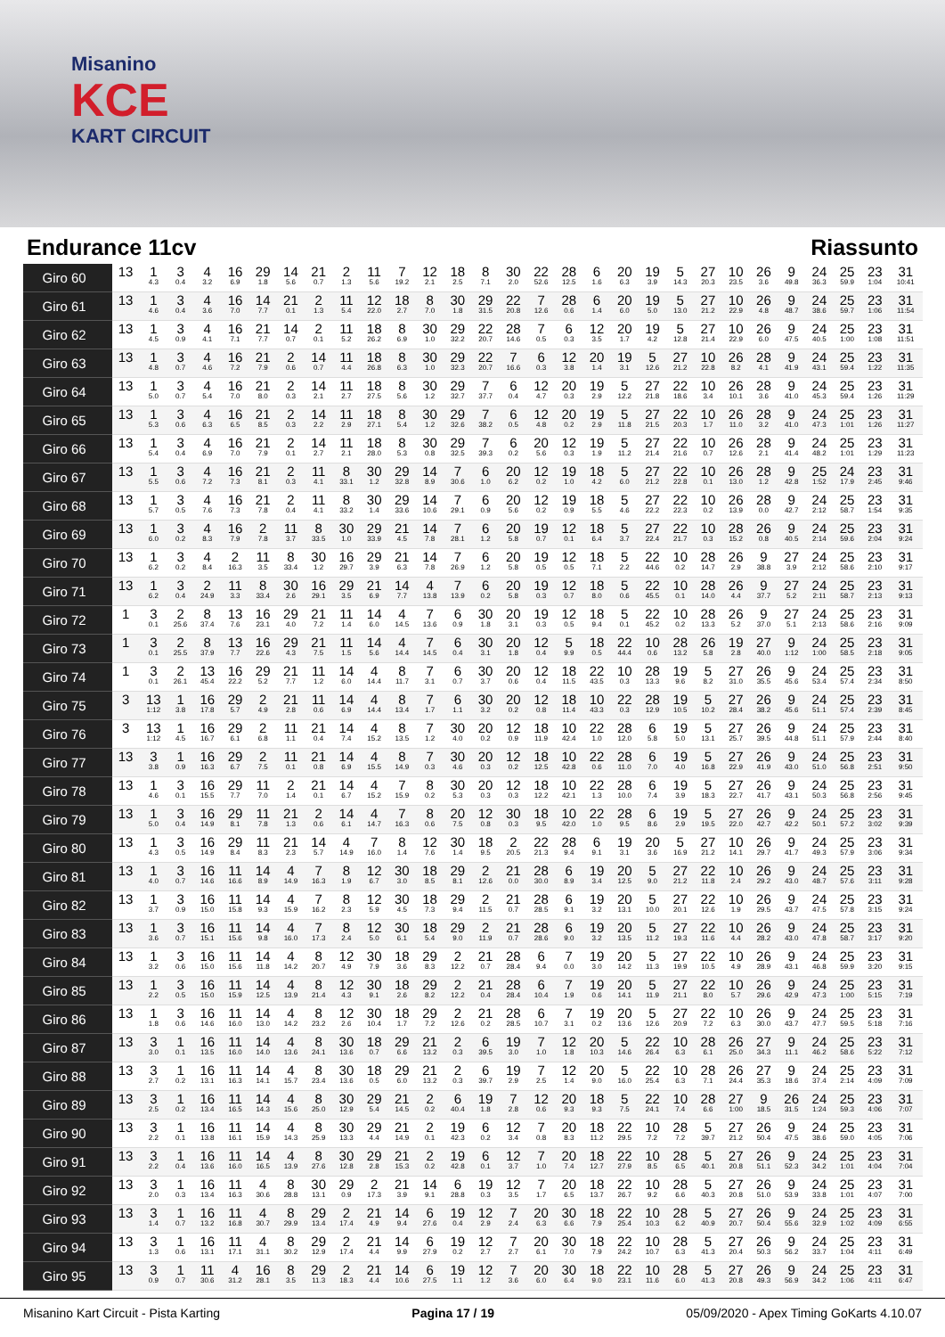Misanino
KCE
KART CIRCUIT
Endurance 11cv Riassunto
| Giro 60 | 13 | 1 4.3 | 3 0.4 | 4 3.2 | 16 6.9 | 29 1.8 | 14 5.6 | 21 0.7 | 2 1.3 | 11 5.6 | 7 19.2 | 12 2.1 | 18 2.5 | 8 7.1 | 30 2.0 | 22 52.6 | 28 12.5 | 6 1.6 | 20 6.3 | 19 3.9 | 5 14.3 | 27 20.3 | 10 23.5 | 26 3.6 | 9 49.8 | 24 36.3 | 25 59.9 | 23 1:04 | 31 10:41 |
| Giro 61 | 13 | 1 4.6 | 3 0.4 | 4 3.6 | 16 7.0 | 14 7.7 | 21 0.1 | 2 1.3 | 11 5.4 | 12 22.0 | 18 2.7 | 8 7.0 | 30 1.8 | 29 31.5 | 22 20.8 | 7 12.6 | 28 0.6 | 6 1.4 | 20 6.0 | 19 5.0 | 5 13.0 | 27 21.2 | 10 22.9 | 26 4.8 | 9 48.7 | 24 38.6 | 25 59.7 | 23 1:06 | 31 11:54 |
| Giro 62 | 13 | 1 4.5 | 3 0.9 | 4 4.1 | 16 7.1 | 21 7.7 | 14 0.7 | 2 0.1 | 11 5.2 | 18 26.2 | 8 6.9 | 30 1.0 | 29 32.2 | 22 20.7 | 28 14.6 | 7 0.5 | 6 0.3 | 12 3.5 | 20 1.7 | 19 4.2 | 5 12.8 | 27 21.4 | 10 22.9 | 26 6.0 | 9 47.5 | 24 40.5 | 25 1:00 | 23 1:08 | 31 11:51 |
| Giro 63 | 13 | 1 4.8 | 3 0.7 | 4 4.6 | 16 7.2 | 21 7.9 | 2 0.6 | 14 0.7 | 11 4.4 | 18 26.8 | 8 6.3 | 30 1.0 | 29 32.3 | 22 20.7 | 7 16.6 | 6 0.3 | 12 3.8 | 20 1.4 | 19 3.1 | 5 12.6 | 27 21.2 | 10 22.8 | 26 8.2 | 28 4.1 | 9 41.9 | 24 43.1 | 25 59.4 | 23 1:22 | 31 11:35 |
| Giro 64 | 13 | 1 5.0 | 3 0.7 | 4 5.4 | 16 7.0 | 21 8.0 | 2 0.3 | 14 2.1 | 11 2.7 | 18 27.5 | 8 5.6 | 30 1.2 | 29 32.7 | 7 37.7 | 6 0.4 | 12 4.7 | 20 0.3 | 19 2.9 | 5 12.2 | 27 21.8 | 22 18.6 | 10 3.4 | 26 10.1 | 28 3.6 | 9 41.0 | 24 45.3 | 25 59.4 | 23 1:26 | 31 11:29 |
| Giro 65 | 13 | 1 5.3 | 3 0.6 | 4 6.3 | 16 6.5 | 21 8.5 | 2 0.3 | 14 2.2 | 11 2.9 | 18 27.1 | 8 5.4 | 30 1.2 | 29 32.6 | 7 38.2 | 6 0.5 | 12 4.8 | 20 0.2 | 19 2.9 | 5 11.8 | 27 21.5 | 22 20.3 | 10 1.7 | 26 11.0 | 28 3.2 | 9 41.0 | 24 47.3 | 25 1:01 | 23 1:26 | 31 11:27 |
| Giro 66 | 13 | 1 5.4 | 3 0.4 | 4 6.9 | 16 7.0 | 21 7.9 | 2 0.1 | 14 2.7 | 11 2.1 | 18 28.0 | 8 5.3 | 30 0.8 | 29 32.5 | 7 39.3 | 6 0.2 | 20 5.6 | 12 0.3 | 19 1.9 | 5 11.2 | 27 21.4 | 22 21.6 | 10 0.7 | 26 12.6 | 28 2.1 | 9 41.4 | 24 48.2 | 25 1:01 | 23 1:29 | 31 11:23 |
| Giro 67 | 13 | 1 5.5 | 3 0.6 | 4 7.2 | 16 7.3 | 21 8.1 | 2 0.3 | 11 4.1 | 8 33.1 | 30 1.2 | 29 32.8 | 14 8.9 | 7 30.6 | 6 1.0 | 20 6.2 | 12 0.2 | 19 1.0 | 18 4.2 | 5 6.0 | 27 21.2 | 22 22.8 | 10 0.1 | 26 13.0 | 28 1.2 | 9 42.8 | 25 1:52 | 24 17.9 | 23 2:45 | 31 9:46 |
| Giro 68 | 13 | 1 5.7 | 3 0.5 | 4 7.6 | 16 7.3 | 21 7.8 | 2 0.4 | 11 4.1 | 8 33.2 | 30 1.4 | 29 33.6 | 14 10.6 | 7 29.1 | 6 0.9 | 20 5.6 | 12 0.2 | 19 0.9 | 18 5.5 | 5 4.6 | 27 22.2 | 22 22.3 | 10 0.2 | 26 13.9 | 28 0.0 | 9 42.7 | 24 2:12 | 25 58.7 | 23 1:54 | 31 9:35 |
| Giro 69 | 13 | 1 6.0 | 3 0.2 | 4 8.3 | 16 7.9 | 2 7.8 | 11 3.7 | 8 33.5 | 30 1.0 | 29 33.9 | 21 4.5 | 14 7.8 | 7 28.1 | 6 1.2 | 20 5.8 | 19 0.7 | 12 0.1 | 18 6.4 | 5 3.7 | 27 22.4 | 22 21.7 | 10 0.3 | 28 15.2 | 26 0.8 | 9 40.5 | 24 2:14 | 25 59.6 | 23 2:04 | 31 9:24 |
| Giro 70 | 13 | 1 6.2 | 3 0.2 | 4 8.4 | 2 16.3 | 11 3.5 | 8 33.4 | 30 1.2 | 16 29.7 | 29 3.9 | 21 6.3 | 14 7.8 | 7 26.9 | 6 1.2 | 20 5.8 | 19 0.5 | 12 0.5 | 18 7.1 | 5 2.2 | 22 44.6 | 10 0.2 | 28 14.7 | 26 2.9 | 9 38.8 | 27 3.9 | 24 2:12 | 25 58.6 | 23 2:10 | 31 9:17 |
| Giro 71 | 13 | 1 6.2 | 3 0.4 | 2 24.9 | 11 3.3 | 8 33.4 | 30 2.6 | 16 29.1 | 29 3.5 | 21 6.9 | 14 7.7 | 4 13.8 | 7 13.9 | 6 0.2 | 20 5.8 | 19 0.3 | 12 0.7 | 18 8.0 | 5 0.6 | 22 45.5 | 10 0.1 | 28 14.0 | 26 4.4 | 9 37.7 | 27 5.2 | 24 2:11 | 25 58.7 | 23 2:13 | 31 9:13 |
| Giro 72 | 1 | 3 0.1 | 2 25.6 | 8 37.4 | 13 7.6 | 16 23.1 | 29 4.0 | 21 7.2 | 11 1.4 | 14 6.0 | 4 14.5 | 7 13.6 | 6 0.9 | 30 1.8 | 20 3.1 | 19 0.3 | 12 0.5 | 18 9.4 | 5 0.1 | 22 45.2 | 10 0.2 | 28 13.3 | 26 5.2 | 9 37.0 | 27 5.1 | 24 2:13 | 25 58.6 | 23 2:16 | 31 9:09 |
| Giro 73 | 1 | 3 0.1 | 2 25.5 | 8 37.9 | 13 7.7 | 16 22.6 | 29 4.3 | 21 7.5 | 11 1.5 | 14 5.6 | 4 14.4 | 7 14.5 | 6 0.4 | 30 3.1 | 20 1.8 | 12 0.4 | 5 9.9 | 18 0.5 | 22 44.4 | 10 0.6 | 28 13.2 | 26 5.8 | 19 2.8 | 27 40.0 | 9 1:12 | 24 1:00 | 25 58.5 | 23 2:18 | 31 9:05 |
| Giro 74 | 1 | 3 0.1 | 2 26.1 | 13 45.4 | 16 22.2 | 29 5.2 | 21 7.7 | 11 1.2 | 14 6.0 | 4 14.4 | 8 11.7 | 7 3.1 | 6 0.7 | 30 3.7 | 20 0.6 | 12 0.4 | 18 11.5 | 22 43.5 | 10 0.3 | 28 13.3 | 19 9.6 | 5 8.2 | 27 31.0 | 26 35.5 | 9 45.6 | 24 53.4 | 25 57.4 | 23 2:34 | 31 8:50 |
| Giro 75 | 3 | 13 1:12 | 1 3.8 | 16 17.8 | 29 5.7 | 2 4.9 | 21 2.8 | 11 0.6 | 14 6.9 | 4 14.4 | 8 13.4 | 7 1.7 | 6 1.1 | 30 3.2 | 20 0.2 | 12 0.8 | 18 11.4 | 10 43.3 | 22 0.3 | 28 12.9 | 19 10.5 | 5 10.2 | 27 28.4 | 26 38.2 | 9 45.6 | 24 51.1 | 25 57.4 | 23 2:39 | 31 8:45 |
| Giro 76 | 3 | 13 1:12 | 1 4.5 | 16 16.7 | 29 6.1 | 2 6.8 | 11 1.1 | 21 0.4 | 14 7.4 | 4 15.2 | 8 13.5 | 7 1.2 | 30 4.0 | 20 0.2 | 12 0.9 | 18 11.9 | 10 42.4 | 22 1.0 | 28 12.0 | 6 5.8 | 19 5.0 | 5 13.1 | 27 25.7 | 26 39.5 | 9 44.8 | 24 51.1 | 25 57.9 | 23 2:44 | 31 8:40 |
| Giro 77 | 13 | 3 3.8 | 1 0.9 | 16 16.3 | 29 6.7 | 2 7.5 | 11 0.1 | 21 0.8 | 14 6.9 | 4 15.5 | 8 14.9 | 7 0.3 | 30 4.6 | 20 0.3 | 12 0.2 | 18 12.5 | 10 42.8 | 22 0.6 | 28 11.0 | 6 7.0 | 19 4.0 | 5 16.8 | 27 22.9 | 26 41.9 | 9 43.0 | 24 51.0 | 25 56.8 | 23 2:51 | 31 9:50 |
| Giro 78 | 13 | 1 4.6 | 3 0.1 | 16 15.5 | 29 7.7 | 11 7.0 | 2 1.4 | 21 0.1 | 14 6.7 | 4 15.2 | 7 15.9 | 8 0.2 | 30 5.3 | 20 0.3 | 12 0.3 | 18 12.2 | 10 42.1 | 22 1.3 | 28 10.0 | 6 7.4 | 19 3.9 | 5 18.3 | 27 22.7 | 26 41.7 | 9 43.1 | 24 50.3 | 25 56.8 | 23 2:56 | 31 9:45 |
| Giro 79 | 13 | 1 5.0 | 3 0.4 | 16 14.9 | 29 8.1 | 11 7.8 | 21 1.3 | 2 0.6 | 14 6.1 | 4 14.7 | 7 16.3 | 8 0.6 | 20 7.5 | 12 0.8 | 30 0.3 | 18 9.5 | 10 42.0 | 22 1.0 | 28 9.5 | 6 8.6 | 19 2.9 | 5 19.5 | 27 22.0 | 26 42.7 | 9 42.2 | 24 50.1 | 25 57.2 | 23 3:02 | 31 9:39 |
| Giro 80 | 13 | 1 4.3 | 3 0.5 | 16 14.9 | 29 8.4 | 11 8.3 | 21 2.3 | 14 5.7 | 4 14.9 | 7 16.0 | 8 1.4 | 12 7.6 | 30 1.4 | 18 9.5 | 2 20.5 | 22 21.3 | 28 9.4 | 6 9.1 | 19 3.1 | 20 3.6 | 5 16.9 | 27 21.2 | 10 14.1 | 26 29.7 | 9 41.7 | 24 49.3 | 25 57.9 | 23 3:06 | 31 9:34 |
| Giro 81 | 13 | 1 4.0 | 3 0.7 | 16 14.6 | 11 16.6 | 14 8.9 | 4 14.9 | 7 16.3 | 8 1.9 | 12 6.7 | 30 3.0 | 18 8.5 | 29 8.1 | 2 12.6 | 21 0.0 | 28 30.0 | 6 8.9 | 19 3.4 | 20 12.5 | 5 9.0 | 27 21.2 | 22 11.8 | 10 2.4 | 26 29.2 | 9 43.0 | 24 48.7 | 25 57.6 | 23 3:11 | 31 9:28 |
| Giro 82 | 13 | 1 3.7 | 3 0.9 | 16 15.0 | 11 15.8 | 14 9.3 | 4 15.9 | 7 16.2 | 8 2.3 | 12 5.9 | 30 4.5 | 18 7.3 | 29 9.4 | 2 11.5 | 21 0.7 | 28 28.5 | 6 9.1 | 19 3.2 | 20 13.1 | 5 10.0 | 27 20.1 | 22 12.6 | 10 1.9 | 26 29.5 | 9 43.7 | 24 47.5 | 25 57.8 | 23 3:15 | 31 9:24 |
| Giro 83 | 13 | 1 3.6 | 3 0.7 | 16 15.1 | 11 15.6 | 14 9.8 | 4 16.0 | 7 17.3 | 8 2.4 | 12 5.0 | 30 6.1 | 18 5.4 | 29 9.0 | 2 11.9 | 21 0.7 | 28 28.6 | 6 9.0 | 19 3.2 | 20 13.5 | 5 11.2 | 27 19.3 | 22 11.6 | 10 4.4 | 26 28.2 | 9 43.0 | 24 47.8 | 25 58.7 | 23 3:17 | 31 9:20 |
| Giro 84 | 13 | 1 3.2 | 3 0.6 | 16 15.0 | 11 15.6 | 14 11.8 | 4 14.2 | 8 20.7 | 12 4.9 | 30 7.9 | 18 3.6 | 29 8.3 | 2 12.2 | 21 0.7 | 28 28.4 | 6 9.4 | 7 0.0 | 19 3.0 | 20 14.2 | 5 11.3 | 27 19.9 | 22 10.5 | 10 4.9 | 26 28.9 | 9 43.1 | 24 46.8 | 25 59.9 | 23 3:20 | 31 9:15 |
| Giro 85 | 13 | 1 2.2 | 3 0.5 | 16 15.0 | 11 15.9 | 14 12.5 | 4 13.9 | 8 21.4 | 12 4.3 | 30 9.1 | 18 2.6 | 29 8.2 | 2 12.2 | 21 0.4 | 28 28.4 | 6 10.4 | 7 1.9 | 19 0.6 | 20 14.1 | 5 11.9 | 27 21.1 | 22 8.0 | 10 5.7 | 26 29.6 | 9 42.9 | 24 47.3 | 25 1:00 | 23 5:15 | 31 7:19 |
| Giro 86 | 13 | 1 1.8 | 3 0.6 | 16 14.6 | 11 16.0 | 14 13.0 | 4 14.2 | 8 23.2 | 12 2.6 | 30 10.4 | 18 1.7 | 29 7.2 | 2 12.6 | 21 0.2 | 28 28.5 | 6 10.7 | 7 3.1 | 19 0.2 | 20 13.6 | 5 12.6 | 27 20.9 | 22 7.2 | 10 6.3 | 26 30.0 | 9 43.7 | 24 47.7 | 25 59.5 | 23 5:18 | 31 7:16 |
| Giro 87 | 13 | 3 3.0 | 1 0.1 | 16 13.5 | 11 16.0 | 14 14.0 | 4 13.6 | 8 24.1 | 30 13.6 | 18 0.7 | 29 6.6 | 21 13.2 | 2 0.3 | 6 39.5 | 19 3.0 | 7 1.0 | 12 1.8 | 20 10.3 | 5 14.6 | 22 26.4 | 10 6.3 | 28 6.1 | 26 25.0 | 27 34.3 | 9 11.1 | 24 46.2 | 25 58.6 | 23 5:22 | 31 7:12 |
| Giro 88 | 13 | 3 2.7 | 1 0.2 | 16 13.1 | 11 16.3 | 14 14.1 | 4 15.7 | 8 23.4 | 30 13.6 | 18 0.5 | 29 6.0 | 21 13.2 | 2 0.3 | 6 39.7 | 19 2.9 | 7 2.5 | 12 1.4 | 20 9.0 | 5 16.0 | 22 25.4 | 10 6.3 | 28 7.1 | 26 24.4 | 27 35.3 | 9 18.6 | 24 37.4 | 25 2:14 | 23 4:09 | 31 7:09 |
| Giro 89 | 13 | 3 2.5 | 1 0.2 | 16 13.4 | 11 16.5 | 14 14.3 | 4 15.6 | 8 25.0 | 30 12.9 | 29 5.4 | 21 14.5 | 2 0.2 | 6 40.4 | 19 1.8 | 7 2.8 | 12 0.6 | 20 9.3 | 18 9.3 | 5 7.5 | 22 24.1 | 10 7.4 | 28 6.6 | 27 1:00 | 9 18.5 | 26 31.5 | 24 1:24 | 25 59.3 | 23 4:06 | 31 7:07 |
| Giro 90 | 13 | 3 2.2 | 1 0.1 | 16 13.8 | 11 16.1 | 14 15.9 | 4 14.3 | 8 25.9 | 30 13.3 | 29 4.4 | 21 14.9 | 2 0.1 | 19 42.3 | 6 0.2 | 12 3.4 | 7 0.8 | 20 8.3 | 18 11.2 | 22 29.5 | 10 7.2 | 28 7.2 | 5 39.7 | 27 21.2 | 26 50.4 | 9 47.5 | 24 38.6 | 25 59.0 | 23 4:05 | 31 7:06 |
| Giro 91 | 13 | 3 2.2 | 1 0.4 | 16 13.6 | 11 16.0 | 14 16.5 | 4 13.9 | 8 27.6 | 30 12.8 | 29 2.8 | 21 15.3 | 2 0.2 | 19 42.8 | 6 0.1 | 12 3.7 | 7 1.0 | 20 7.4 | 18 12.7 | 22 27.9 | 10 8.5 | 28 6.5 | 5 40.1 | 27 20.8 | 26 51.1 | 9 52.3 | 24 34.2 | 25 1:01 | 23 4:04 | 31 7:04 |
| Giro 92 | 13 | 3 2.0 | 1 0.3 | 16 13.4 | 11 16.3 | 4 30.6 | 8 28.8 | 30 13.1 | 29 0.9 | 2 17.3 | 21 3.9 | 14 9.1 | 6 28.8 | 19 0.3 | 12 3.5 | 7 1.7 | 20 6.5 | 18 13.7 | 22 26.7 | 10 9.2 | 28 6.6 | 5 40.3 | 27 20.8 | 26 51.0 | 9 53.9 | 24 33.8 | 25 1:01 | 23 4:07 | 31 7:00 |
| Giro 93 | 13 | 3 1.4 | 1 0.7 | 16 13.2 | 11 16.8 | 4 30.7 | 8 29.9 | 29 13.4 | 2 17.4 | 21 4.9 | 14 9.4 | 6 27.6 | 19 0.4 | 12 2.9 | 7 2.4 | 20 6.3 | 30 6.6 | 18 7.9 | 22 25.4 | 10 10.3 | 28 6.2 | 5 40.9 | 27 20.7 | 26 50.4 | 9 55.6 | 24 32.9 | 25 1:02 | 23 4:09 | 31 6:55 |
| Giro 94 | 13 | 3 1.3 | 1 0.6 | 16 13.1 | 11 17.1 | 4 31.1 | 8 30.2 | 29 12.9 | 2 17.4 | 21 4.4 | 14 9.9 | 6 27.9 | 19 0.2 | 12 2.7 | 7 2.7 | 20 6.1 | 30 7.0 | 18 7.9 | 22 24.2 | 10 10.7 | 28 6.3 | 5 41.3 | 27 20.4 | 26 50.3 | 9 56.2 | 24 33.7 | 25 1:04 | 23 4:11 | 31 6:49 |
| Giro 95 | 13 | 3 0.9 | 1 0.7 | 11 30.6 | 4 31.2 | 16 28.1 | 8 3.5 | 29 11.3 | 2 18.3 | 21 4.4 | 14 10.6 | 6 27.5 | 19 1.1 | 12 1.2 | 7 3.6 | 20 6.0 | 30 6.4 | 18 9.0 | 22 23.1 | 10 11.6 | 28 6.0 | 5 41.3 | 27 20.8 | 26 49.3 | 9 56.9 | 24 34.2 | 25 1:06 | 23 4:11 | 31 6:47 |
Misanino Kart Circuit - Pista Karting Pagina 17 / 19 05/09/2020 - Apex Timing GoKarts 4.10.07